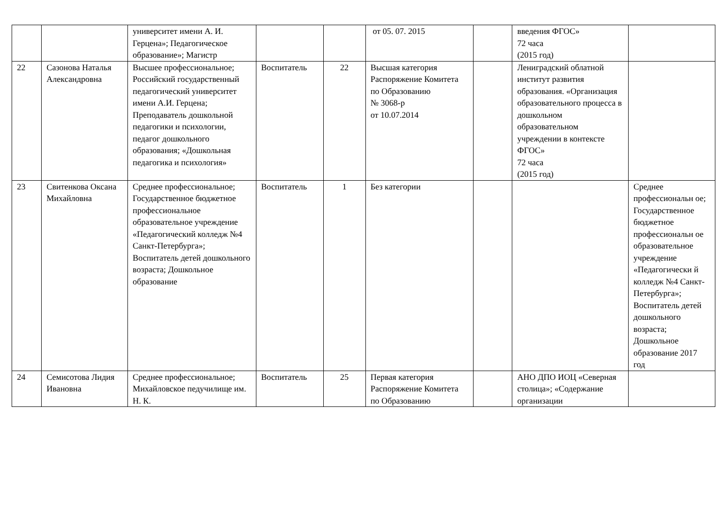| | | университет имени А. И. Герцена»; Педагогическое образование»; Магистр | | | от 05. 07. 2015 | | введения ФГОС» 72 часа (2015 год) | |
| 22 | Сазонова Наталья Александровна | Высшее профессиональное; Российский государственный педагогический университет имени А.И. Герцена; Преподаватель дошкольной педагогики и психологии, педагог дошкольного образования; «Дошкольная педагогика и психология» | Воспитатель | 22 | Высшая категория Распоряжение Комитета по Образованию № 3068-р от 10.07.2014 | | Лениградский облатной институт развития образования. «Организация образовательного процесса в дошкольном образовательном учреждении в контексте ФГОС» 72 часа (2015 год) | |
| 23 | Свитенкова Оксана Михайловна | Среднее профессиональное; Государственное бюджетное профессиональное образовательное учреждение «Педагогический колледж №4 Санкт-Петербурга»; Воспитатель детей дошкольного возраста; Дошкольное образование | Воспитатель | 1 | Без категории | | | Среднее профессиональн ое; Государственное бюджетное профессиональн ое образовательное учреждение «Педагогически й колледж №4 Санкт-Петербурга»; Воспитатель детей дошкольного возраста; Дошкольное образование 2017 год |
| 24 | Семисотова Лидия Ивановна | Среднее профессиональное; Михайловское педучилище им. Н. К. | Воспитатель | 25 | Первая категория Распоряжение Комитета по Образованию | | АНО ДПО ИОЦ «Северная столица»; «Содержание организации | |